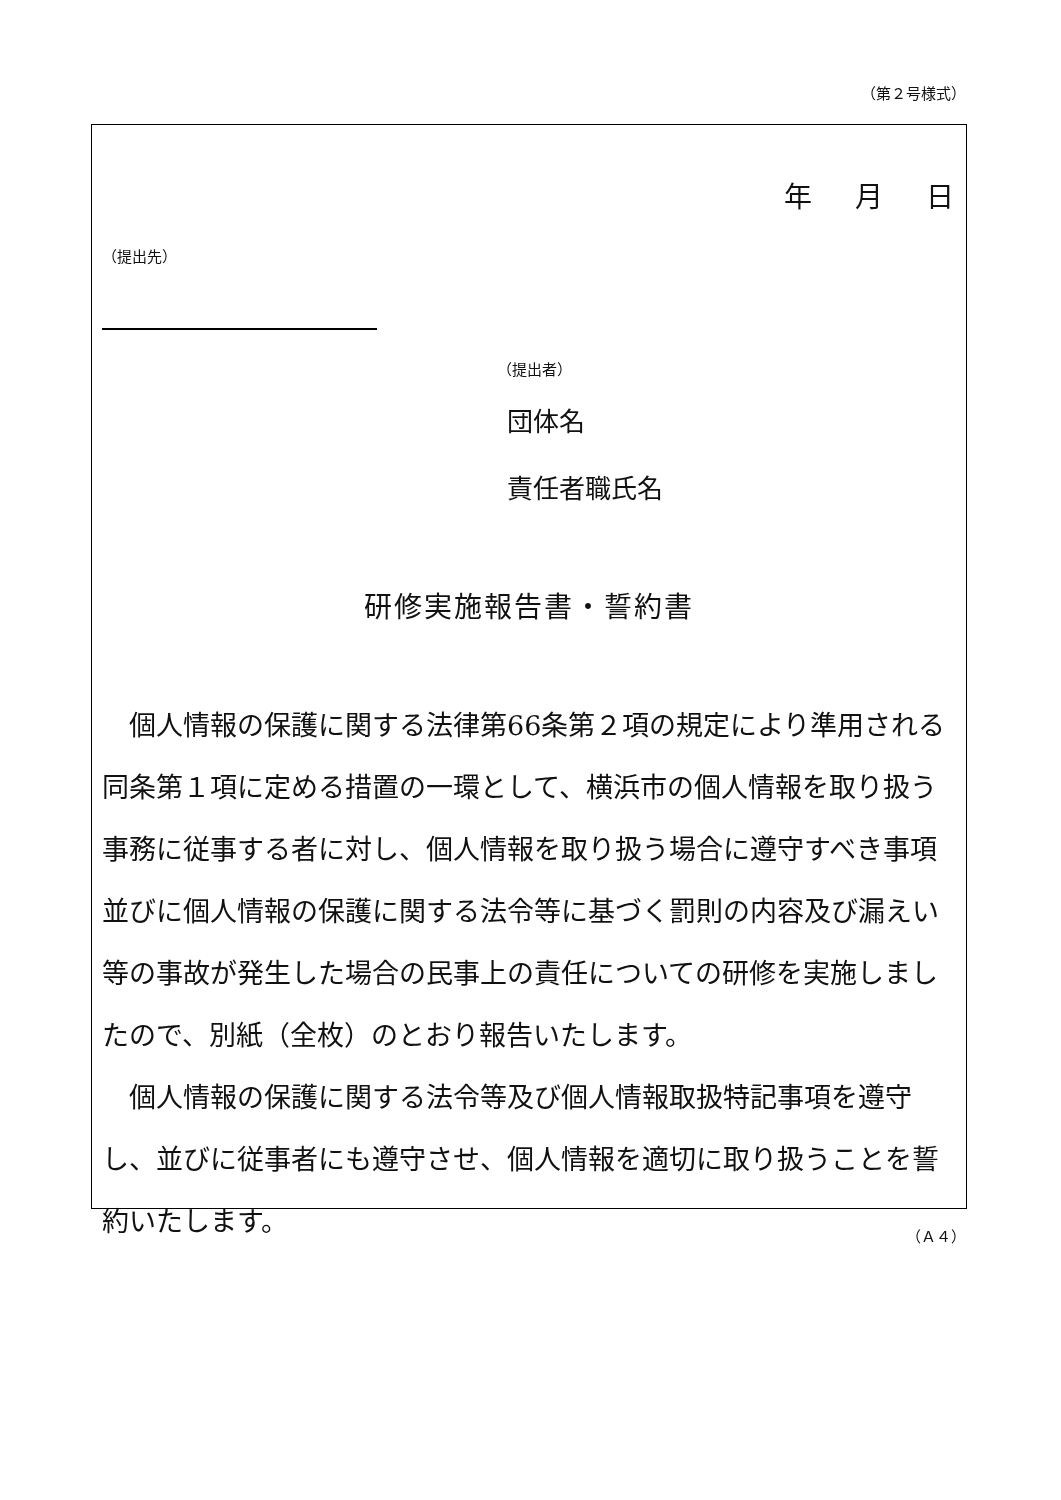（第２号様式）
年　 月　 日
（提出先）
（提出者）
団体名
責任者職氏名
研修実施報告書・誓約書
　個人情報の保護に関する法律第66条第２項の規定により準用される同条第１項に定める措置の一環として、横浜市の個人情報を取り扱う事務に従事する者に対し、個人情報を取り扱う場合に遵守すべき事項並びに個人情報の保護に関する法令等に基づく罰則の内容及び漏えい等の事故が発生した場合の民事上の責任についての研修を実施しましたので、別紙（全枚）のとおり報告いたします。
　個人情報の保護に関する法令等及び個人情報取扱特記事項を遵守し、並びに従事者にも遵守させ、個人情報を適切に取り扱うことを誓約いたします。
（Ａ４）